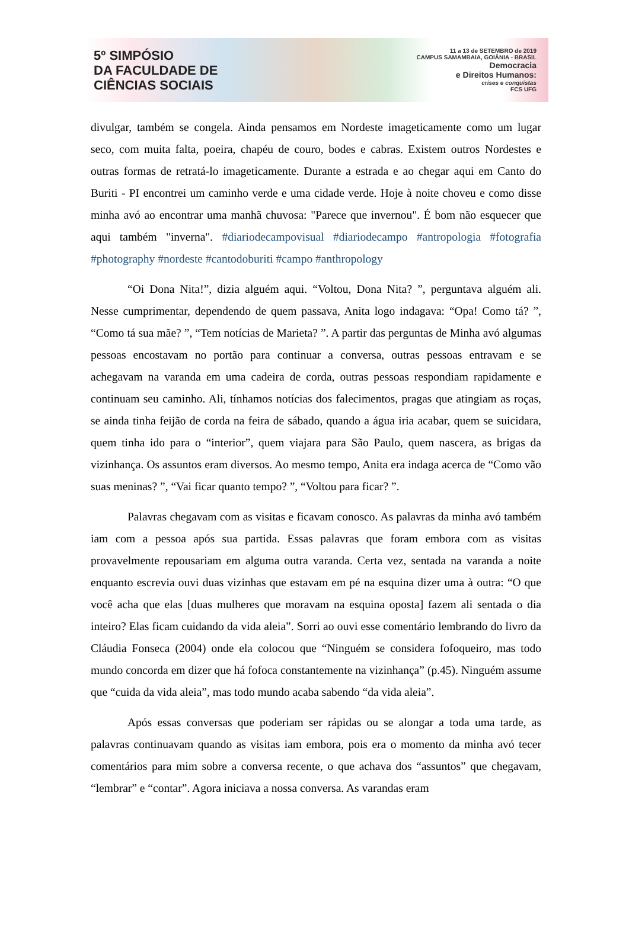5º SIMPÓSIO
DA FACULDADE DE
CIÊNCIAS SOCIAIS
11 a 13 de SETEMBRO de 2019
CAMPUS SAMAMBAIA, GOIÂNIA - BRASIL
Democracia
e Direitos Humanos:
crises e conquistas
FCS UFG
divulgar, também se congela. Ainda pensamos em Nordeste imageticamente como um lugar seco, com muita falta, poeira, chapéu de couro, bodes e cabras. Existem outros Nordestes e outras formas de retratá-lo imageticamente. Durante a estrada e ao chegar aqui em Canto do Buriti - PI encontrei um caminho verde e uma cidade verde. Hoje à noite choveu e como disse minha avó ao encontrar uma manhã chuvosa: "Parece que invernou". É bom não esquecer que aqui também "inverna". #diariodecampovisual #diariodecampo #antropologia #fotografia #photography #nordeste #cantodoburiti #campo #anthropology
“Oi Dona Nita!”, dizia alguém aqui. “Voltou, Dona Nita? ”, perguntava alguém ali. Nesse cumprimentar, dependendo de quem passava, Anita logo indagava: “Opa! Como tá? ”, “Como tá sua mãe? ”, “Tem notícias de Marieta? ”. A partir das perguntas de Minha avó algumas pessoas encostavam no portão para continuar a conversa, outras pessoas entravam e se achegavam na varanda em uma cadeira de corda, outras pessoas respondiam rapidamente e continuam seu caminho. Ali, tínhamos notícias dos falecimentos, pragas que atingiam as roças, se ainda tinha feijão de corda na feira de sábado, quando a água iria acabar, quem se suicidara, quem tinha ido para o “interior”, quem viajara para São Paulo, quem nascera, as brigas da vizinhança. Os assuntos eram diversos. Ao mesmo tempo, Anita era indaga acerca de “Como vão suas meninas? ”, “Vai ficar quanto tempo? ”, “Voltou para ficar? ”.
Palavras chegavam com as visitas e ficavam conosco. As palavras da minha avó também iam com a pessoa após sua partida. Essas palavras que foram embora com as visitas provavelmente repousariam em alguma outra varanda. Certa vez, sentada na varanda a noite enquanto escrevia ouvi duas vizinhas que estavam em pé na esquina dizer uma à outra: “O que você acha que elas [duas mulheres que moravam na esquina oposta] fazem ali sentada o dia inteiro? Elas ficam cuidando da vida aleia”. Sorri ao ouvi esse comentário lembrando do livro da Cláudia Fonseca (2004) onde ela colocou que “Ninguém se considera fofoqueiro, mas todo mundo concorda em dizer que há fofoca constantemente na vizinhança” (p.45). Ninguém assume que “cuida da vida aleia”, mas todo mundo acaba sabendo “da vida aleia”.
Após essas conversas que poderiam ser rápidas ou se alongar a toda uma tarde, as palavras continuavam quando as visitas iam embora, pois era o momento da minha avó tecer comentários para mim sobre a conversa recente, o que achava dos “assuntos” que chegavam, “lembrar” e “contar”. Agora iniciava a nossa conversa. As varandas eram